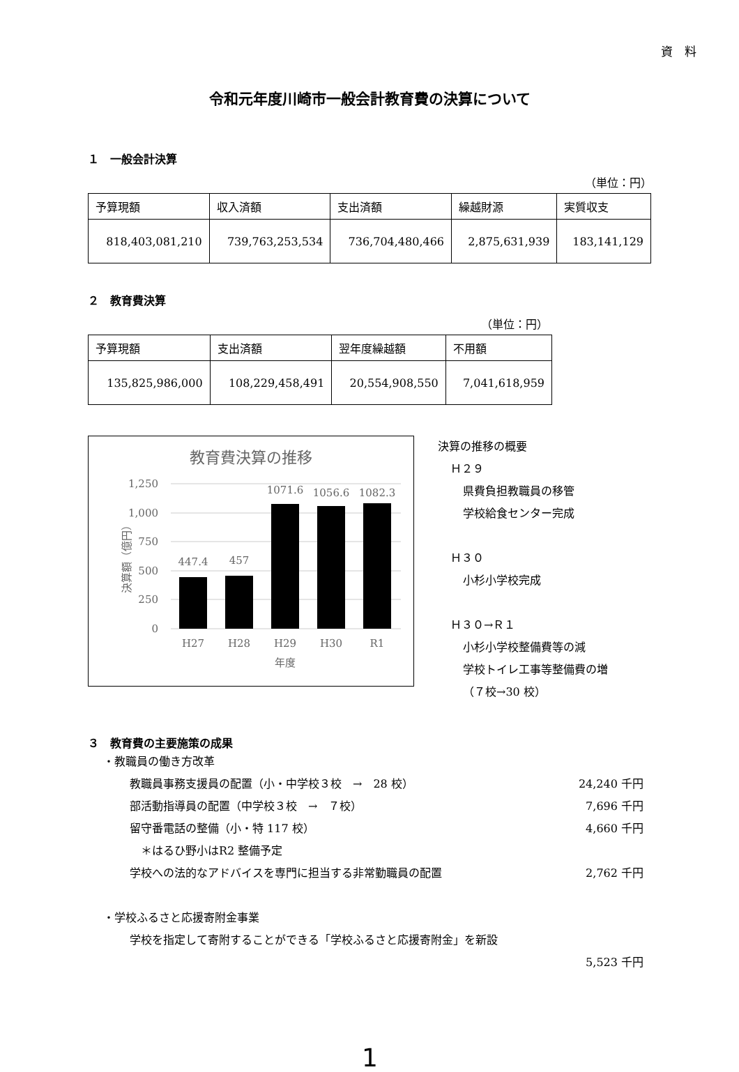資　料
令和元年度川崎市一般会計教育費の決算について
１　一般会計決算
（単位：円）
| 予算現額 | 収入済額 | 支出済額 | 繰越財源 | 実質収支 |
| 818,403,081,210 | 739,763,253,534 | 736,704,480,466 | 2,875,631,939 | 183,141,129 |
２　教育費決算
（単位：円）
| 予算現額 | 支出済額 | 翌年度繰越額 | 不用額 |
| 135,825,986,000 | 108,229,458,491 | 20,554,908,550 | 7,041,618,959 |
教育費決算の推移
1,250
1,000
750
500
250
0
決算額（億円）
447.4
457
1071.6
1056.6
1082.3
H27
H28
H29
H30
R1
年度
決算の推移の概要
Ｈ２９
県費負担教職員の移管
学校給食センター完成
Ｈ３０
小杉小学校完成
Ｈ３０→Ｒ１
小杉小学校整備費等の減
学校トイレ工事等整備費の増
（７校→30 校）
３　教育費の主要施策の成果
・教職員の働き方改革
教職員事務支援員の配置（小・中学校３校　→　28 校） 24,240 千円
部活動指導員の配置（中学校３校　→　７校） 7,696 千円
留守番電話の整備（小・特 117 校） 4,660 千円
　＊はるひ野小はR2 整備予定
学校への法的なアドバイスを専門に担当する非常勤職員の配置 2,762 千円
・学校ふるさと応援寄附金事業
学校を指定して寄附することができる「学校ふるさと応援寄附金」を新設
5,523 千円
1